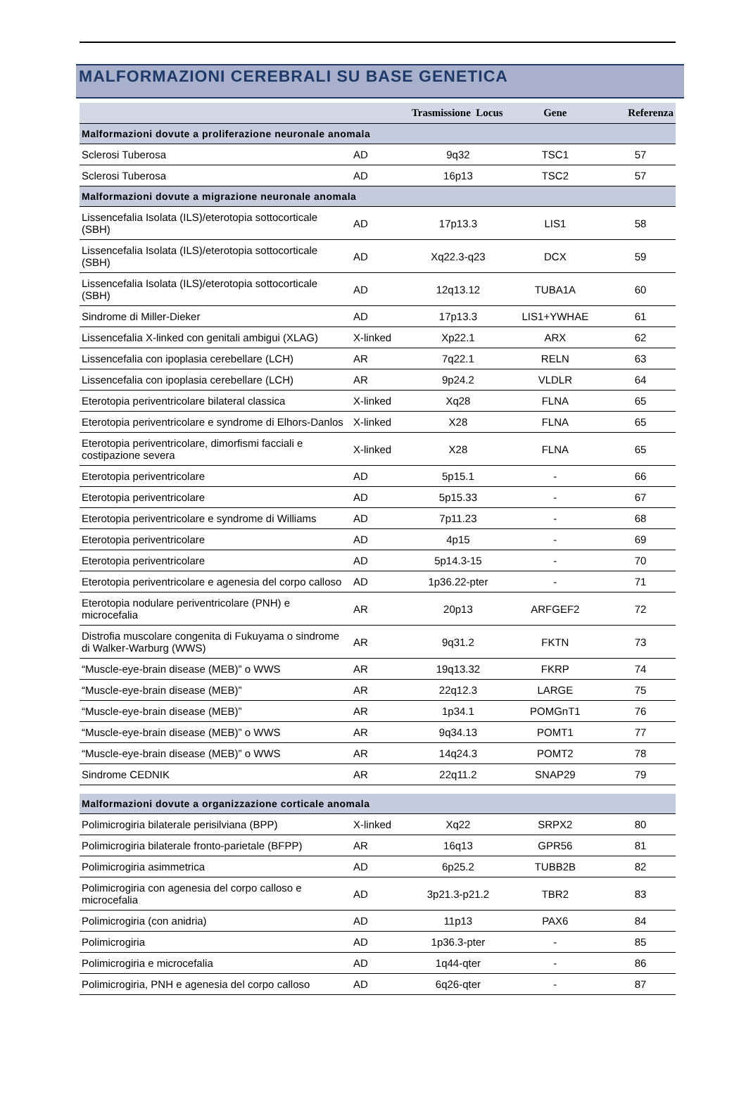MALFORMAZIONI CEREBRALI SU BASE GENETICA
| | Trasmissione Locus | | Gene | Referenza |
| --- | --- | --- | --- | --- |
| Malformazioni dovute a proliferazione neuronale anomala | | | | |
| Sclerosi Tuberosa | AD | 9q32 | TSC1 | 57 |
| Sclerosi Tuberosa | AD | 16p13 | TSC2 | 57 |
| Malformazioni dovute a migrazione neuronale anomala | | | | |
| Lissencefalia Isolata (ILS)/eterotopia sottocorticale (SBH) | AD | 17p13.3 | LIS1 | 58 |
| Lissencefalia Isolata (ILS)/eterotopia sottocorticale (SBH) | AD | Xq22.3-q23 | DCX | 59 |
| Lissencefalia Isolata (ILS)/eterotopia sottocorticale (SBH) | AD | 12q13.12 | TUBA1A | 60 |
| Sindrome di Miller-Dieker | AD | 17p13.3 | LIS1+YWHAE | 61 |
| Lissencefalia X-linked con genitali ambigui (XLAG) | X-linked | Xp22.1 | ARX | 62 |
| Lissencefalia con ipoplasia cerebellare (LCH) | AR | 7q22.1 | RELN | 63 |
| Lissencefalia con ipoplasia cerebellare (LCH) | AR | 9p24.2 | VLDLR | 64 |
| Eterotopia periventricolare bilateral classica | X-linked | Xq28 | FLNA | 65 |
| Eterotopia periventricolare e syndrome di Elhors-Danlos | X-linked | X28 | FLNA | 65 |
| Eterotopia periventricolare, dimorfismi facciali e costipazione severa | X-linked | X28 | FLNA | 65 |
| Eterotopia periventricolare | AD | 5p15.1 | - | 66 |
| Eterotopia periventricolare | AD | 5p15.33 | - | 67 |
| Eterotopia periventricolare e syndrome di Williams | AD | 7p11.23 | - | 68 |
| Eterotopia periventricolare | AD | 4p15 | - | 69 |
| Eterotopia periventricolare | AD | 5p14.3-15 | - | 70 |
| Eterotopia periventricolare e agenesia del corpo calloso | AD | 1p36.22-pter | - | 71 |
| Eterotopia nodulare periventricolare (PNH) e microcefalia | AR | 20p13 | ARFGEF2 | 72 |
| Distrofia muscolare congenita di Fukuyama o sindrome di Walker-Warburg (WWS) | AR | 9q31.2 | FKTN | 73 |
| “Muscle-eye-brain disease (MEB)” o WWS | AR | 19q13.32 | FKRP | 74 |
| “Muscle-eye-brain disease (MEB)” | AR | 22q12.3 | LARGE | 75 |
| “Muscle-eye-brain disease (MEB)” | AR | 1p34.1 | POMGnT1 | 76 |
| “Muscle-eye-brain disease (MEB)” o WWS | AR | 9q34.13 | POMT1 | 77 |
| “Muscle-eye-brain disease (MEB)” o WWS | AR | 14q24.3 | POMT2 | 78 |
| Sindrome CEDNIK | AR | 22q11.2 | SNAP29 | 79 |
| Malformazioni dovute a organizzazione corticale anomala | | | | |
| Polimicrogiria bilaterale perisilviana (BPP) | X-linked | Xq22 | SRPX2 | 80 |
| Polimicrogiria bilaterale fronto-parietale (BFPP) | AR | 16q13 | GPR56 | 81 |
| Polimicrogiria asimmetrica | AD | 6p25.2 | TUBB2B | 82 |
| Polimicrogiria con agenesia del corpo calloso e microcefalia | AD | 3p21.3-p21.2 | TBR2 | 83 |
| Polimicrogiria (con anidria) | AD | 11p13 | PAX6 | 84 |
| Polimicrogiria | AD | 1p36.3-pter | - | 85 |
| Polimicrogiria e microcefalia | AD | 1q44-qter | - | 86 |
| Polimicrogiria, PNH e agenesia del corpo calloso | AD | 6q26-qter | - | 87 |